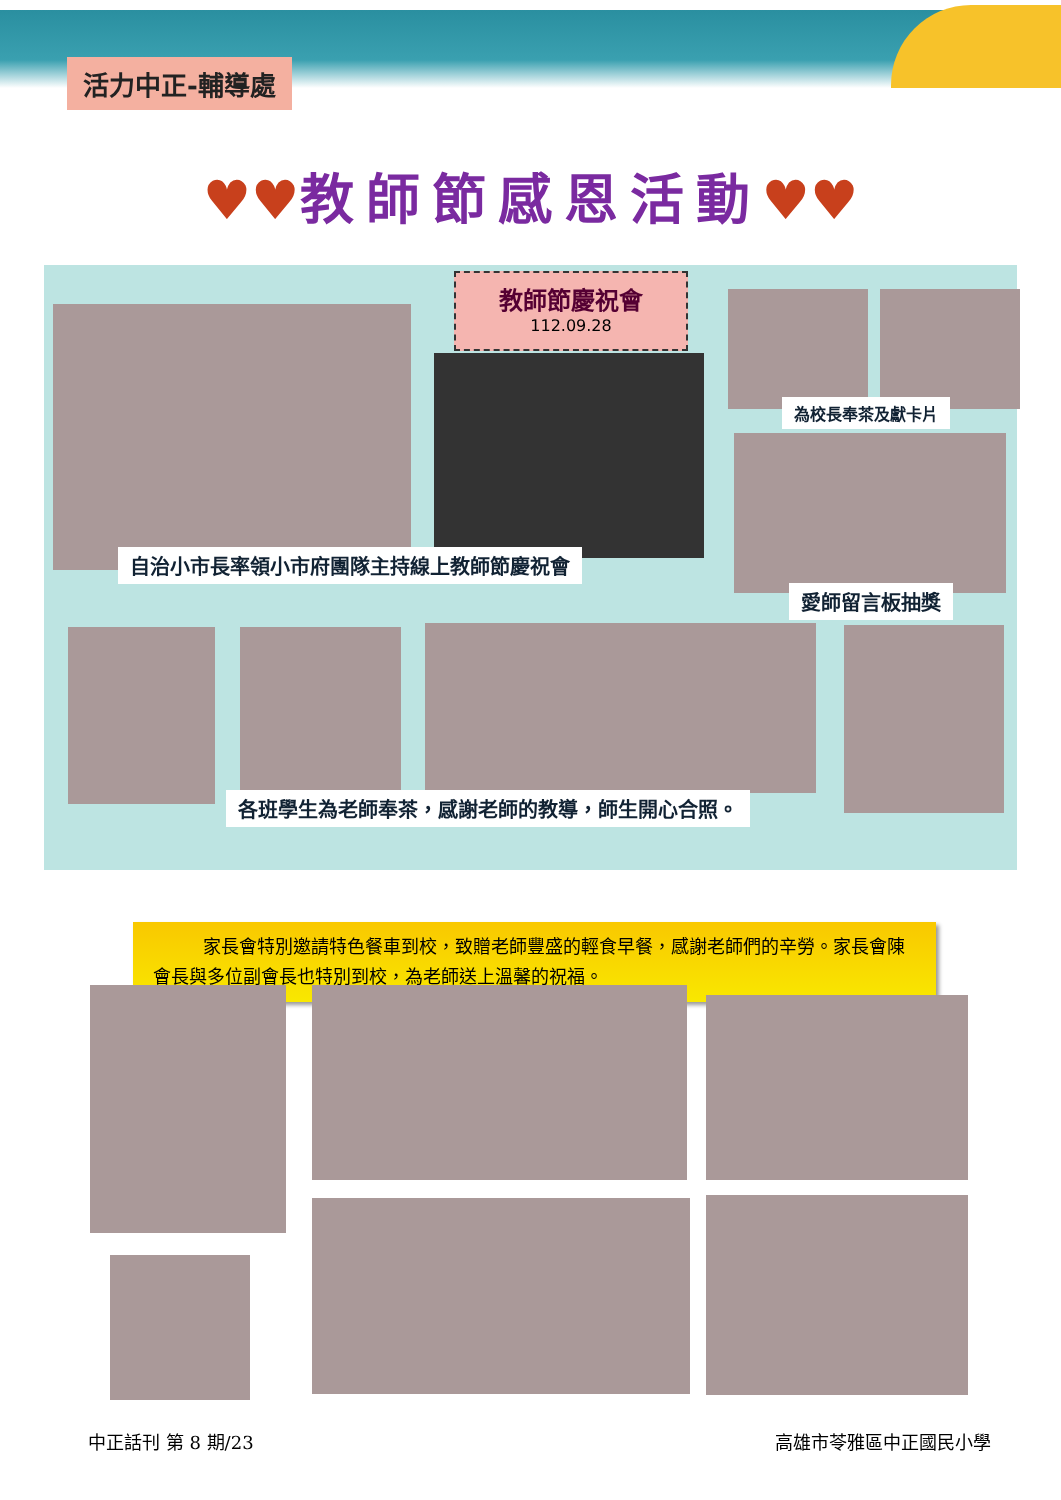活力中正-輔導處
♥♥教師節感恩活動♥♥
教師節慶祝會
112.09.28
為校長奉茶及獻卡片
自治小市長率領小市府團隊主持線上教師節慶祝會
愛師留言板抽獎
各班學生為老師奉茶，感謝老師的教導，師生開心合照。
家長會特別邀請特色餐車到校，致贈老師豐盛的輕食早餐，感謝老師們的辛勞。家長會陳會長與多位副會長也特別到校，為老師送上溫馨的祝福。
中正話刊 第 8 期/23 高雄市苓雅區中正國民小學